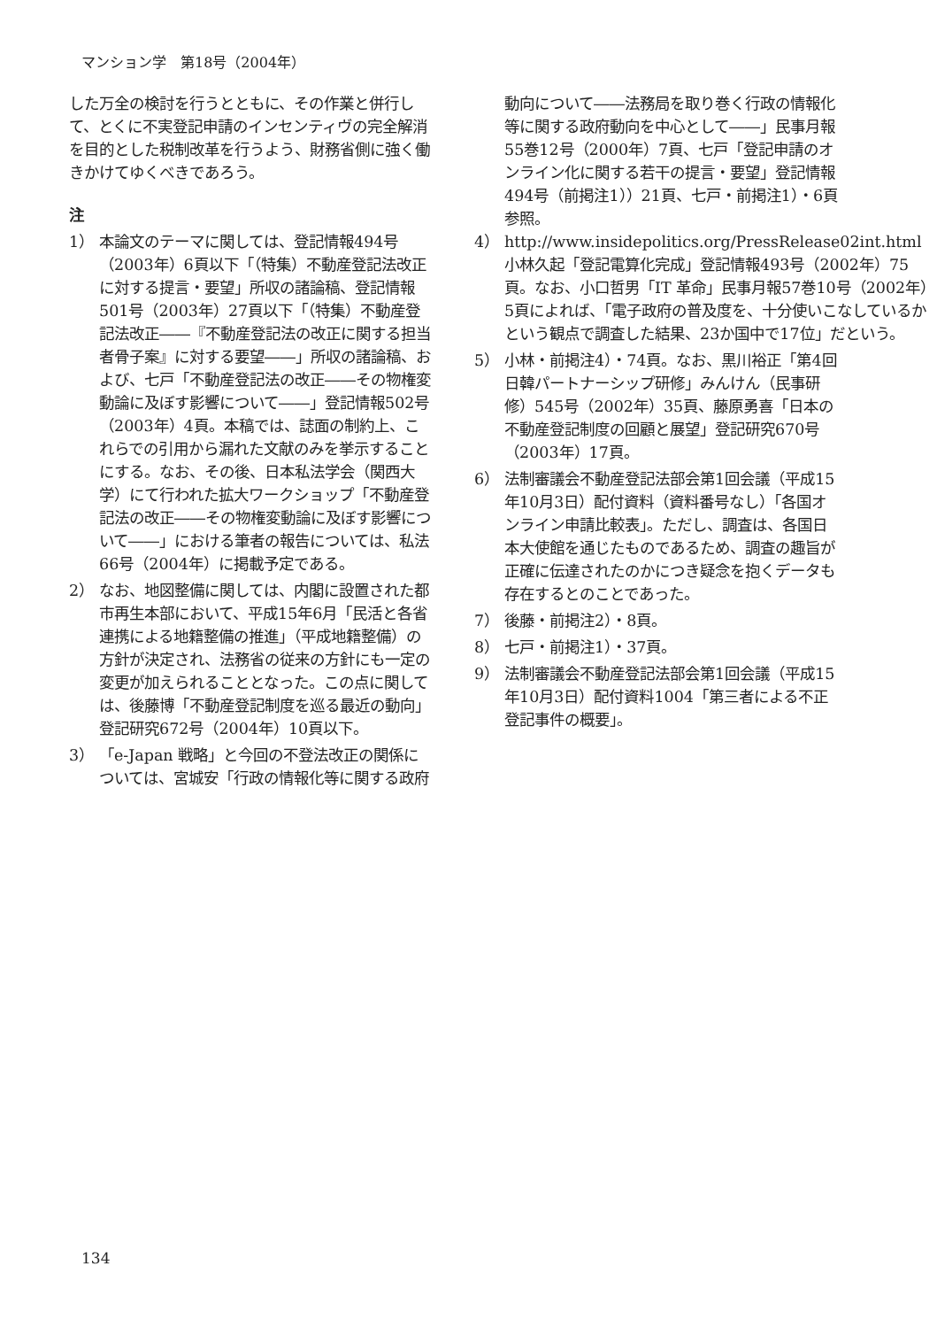マンション学　第18号（2004年）
した万全の検討を行うとともに、その作業と併行して、とくに不実登記申請のインセンティヴの完全解消を目的とした税制改革を行うよう、財務省側に強く働きかけてゆくべきであろう。
注
1） 本論文のテーマに関しては、登記情報494号（2003年）6頁以下「（特集）不動産登記法改正に対する提言・要望」所収の諸論稿、登記情報501号（2003年）27頁以下「（特集）不動産登記法改正――『不動産登記法の改正に関する担当者骨子案』に対する要望――」所収の諸論稿、および、七戸「不動産登記法の改正――その物権変動論に及ぼす影響について――」登記情報502号（2003年）4頁。本稿では、誌面の制約上、これらでの引用から漏れた文献のみを挙示することにする。なお、その後、日本私法学会（関西大学）にて行われた拡大ワークショップ「不動産登記法の改正――その物権変動論に及ぼす影響について――」における筆者の報告については、私法66号（2004年）に掲載予定である。
2） なお、地図整備に関しては、内閣に設置された都市再生本部において、平成15年6月「民活と各省連携による地籍整備の推進」（平成地籍整備）の方針が決定され、法務省の従来の方針にも一定の変更が加えられることとなった。この点に関しては、後藤博「不動産登記制度を巡る最近の動向」登記研究672号（2004年）10頁以下。
3） 「e-Japan 戦略」と今回の不登法改正の関係については、宮城安「行政の情報化等に関する政府
動向について――法務局を取り巻く行政の情報化等に関する政府動向を中心として――」民事月報55巻12号（2000年）7頁、七戸「登記申請のオンライン化に関する若干の提言・要望」登記情報494号（前掲注1））21頁、七戸・前掲注1）・6頁参照。
4） http://www.insidepolitics.org/PressRelease02int.html　小林久起「登記電算化完成」登記情報493号（2002年）75頁。なお、小口哲男「IT 革命」民事月報57巻10号（2002年）5頁によれば、「電子政府の普及度を、十分使いこなしているかという観点で調査した結果、23か国中で17位」だという。
5） 小林・前掲注4）・74頁。なお、黒川裕正「第4回日韓パートナーシップ研修」みんけん（民事研修）545号（2002年）35頁、藤原勇喜「日本の不動産登記制度の回顧と展望」登記研究670号（2003年）17頁。
6） 法制審議会不動産登記法部会第1回会議（平成15年10月3日）配付資料（資料番号なし）「各国オンライン申請比較表」。ただし、調査は、各国日本大使館を通じたものであるため、調査の趣旨が正確に伝達されたのかにつき疑念を抱くデータも存在するとのことであった。
7） 後藤・前掲注2）・8頁。
8） 七戸・前掲注1）・37頁。
9） 法制審議会不動産登記法部会第1回会議（平成15年10月3日）配付資料1004「第三者による不正登記事件の概要」。
134